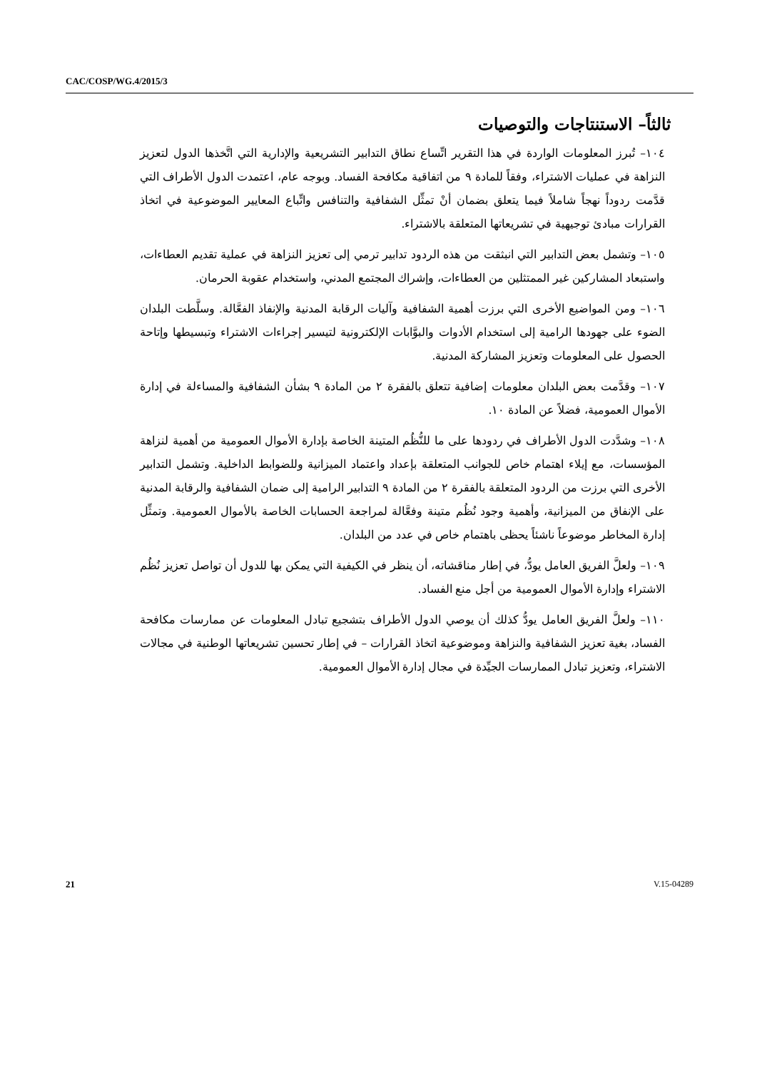CAC/COSP/WG.4/2015/3
ثالثاً– الاستنتاجات والتوصيات
١٠٤– تُبرز المعلومات الواردة في هذا التقرير اتِّساع نطاق التدابير التشريعية والإدارية التي اتَّخذها الدول لتعزيز النزاهة في عمليات الاشتراء، وفقاً للمادة ٩ من اتفاقية مكافحة الفساد. وبوجه عام، اعتمدت الدول الأطراف التي قدَّمت ردوداً نهجاً شاملاً فيما يتعلق بضمان أنْ تمثِّل الشفافية والتنافس واتِّباع المعايير الموضوعية في اتخاذ القرارات مبادئ توجيهية في تشريعاتها المتعلقة بالاشتراء.
١٠٥– وتشمل بعض التدابير التي انبثقت من هذه الردود تدابير ترمي إلى تعزيز النزاهة في عملية تقديم العطاءات، واستبعاد المشاركين غير الممتثلين من العطاءات، وإشراك المجتمع المدني، واستخدام عقوبة الحرمان.
١٠٦– ومن المواضيع الأخرى التي برزت أهمية الشفافية وآليات الرقابة المدنية والإنفاذ الفعَّالة. وسلَّطت البلدان الضوء على جهودها الرامية إلى استخدام الأدوات والبوَّابات الإلكترونية لتيسير إجراءات الاشتراء وتبسيطها وإتاحة الحصول على المعلومات وتعزيز المشاركة المدنية.
١٠٧– وقدَّمت بعض البلدان معلومات إضافية تتعلق بالفقرة ٢ من المادة ٩ بشأن الشفافية والمساءلة في إدارة الأموال العمومية، فضلاً عن المادة ١٠.
١٠٨– وشدَّدت الدول الأطراف في ردودها على ما للنُّظُم المتينة الخاصة بإدارة الأموال العمومية من أهمية لنزاهة المؤسسات، مع إيلاء اهتمام خاص للجوانب المتعلقة بإعداد واعتماد الميزانية وللضوابط الداخلية. وتشمل التدابير الأخرى التي برزت من الردود المتعلقة بالفقرة ٢ من المادة ٩ التدابير الرامية إلى ضمان الشفافية والرقابة المدنية على الإنفاق من الميزانية، وأهمية وجود نُظُم متينة وفعَّالة لمراجعة الحسابات الخاصة بالأموال العمومية. وتمثِّل إدارة المخاطر موضوعاً ناشئاً يحظى باهتمام خاص في عدد من البلدان.
١٠٩– ولعلَّ الفريق العامل يودُّ، في إطار مناقشاته، أن ينظر في الكيفية التي يمكن بها للدول أن تواصل تعزيز نُظُم الاشتراء وإدارة الأموال العمومية من أجل منع الفساد.
١١٠– ولعلَّ الفريق العامل يودُّ كذلك أن يوصي الدول الأطراف بتشجيع تبادل المعلومات عن ممارسات مكافحة الفساد، بغية تعزيز الشفافية والنزاهة وموضوعية اتخاذ القرارات – في إطار تحسين تشريعاتها الوطنية في مجالات الاشتراء، وتعزيز تبادل الممارسات الجيِّدة في مجال إدارة الأموال العمومية.
21 V.15-04289